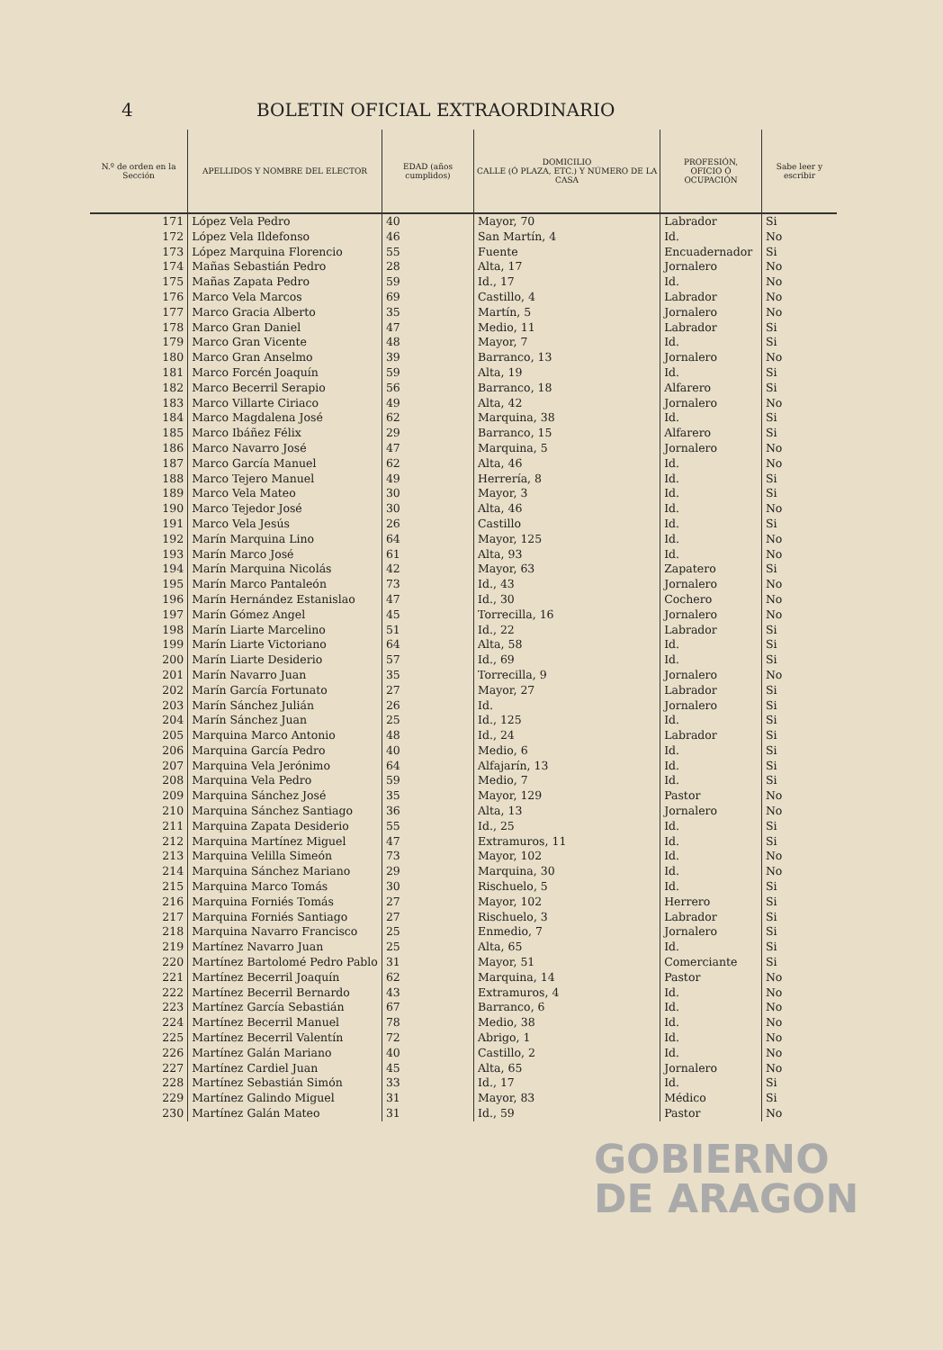4 BOLETIN OFICIAL EXTRAORDINARIO
| N.º de orden en la Sección | APELLIDOS Y NOMBRE DEL ELECTOR | EDAD (años cumplidos) | DOMICILIO CALLE (Ó PLAZA, ETC.) Y NÚMERO DE LA CASA | PROFESIÓN, OFICIO Ó OCUPACIÓN | Sabe leer y escribir |
| --- | --- | --- | --- | --- | --- |
| 171 | López Vela Pedro | 40 | Mayor, 70 | Labrador | Si |
| 172 | López Vela Ildefonso | 46 | San Martín, 4 | Id. | No |
| 173 | López Marquina Florencio | 55 | Fuente | Encuadernador | Si |
| 174 | Mañas Sebastián Pedro | 28 | Alta, 17 | Jornalero | No |
| 175 | Mañas Zapata Pedro | 59 | Id., 17 | Id. | No |
| 176 | Marco Vela Marcos | 69 | Castillo, 4 | Labrador | No |
| 177 | Marco Gracia Alberto | 35 | Martín, 5 | Jornalero | No |
| 178 | Marco Gran Daniel | 47 | Medio, 11 | Labrador | Si |
| 179 | Marco Gran Vicente | 48 | Mayor, 7 | Id. | Si |
| 180 | Marco Gran Anselmo | 39 | Barranco, 13 | Jornalero | No |
| 181 | Marco Forcén Joaquín | 59 | Alta, 19 | Id. | Si |
| 182 | Marco Becerril Serapio | 56 | Barranco, 18 | Alfarero | Si |
| 183 | Marco Villarte Ciriaco | 49 | Alta, 42 | Jornalero | No |
| 184 | Marco Magdalena José | 62 | Marquina, 38 | Id. | Si |
| 185 | Marco Ibáñez Félix | 29 | Barranco, 15 | Alfarero | Si |
| 186 | Marco Navarro José | 47 | Marquina, 5 | Jornalero | No |
| 187 | Marco García Manuel | 62 | Alta, 46 | Id. | No |
| 188 | Marco Tejero Manuel | 49 | Herrería, 8 | Id. | Si |
| 189 | Marco Vela Mateo | 30 | Mayor, 3 | Id. | Si |
| 190 | Marco Tejedor José | 30 | Alta, 46 | Id. | No |
| 191 | Marco Vela Jesús | 26 | Castillo | Id. | Si |
| 192 | Marín Marquina Lino | 64 | Mayor, 125 | Id. | No |
| 193 | Marín Marco José | 61 | Alta, 93 | Id. | No |
| 194 | Marín Marquina Nicolás | 42 | Mayor, 63 | Zapatero | Si |
| 195 | Marín Marco Pantaleón | 73 | Id., 43 | Jornalero | No |
| 196 | Marín Hernández Estanislao | 47 | Id., 30 | Cochero | No |
| 197 | Marín Gómez Angel | 45 | Torrecilla, 16 | Jornalero | No |
| 198 | Marín Liarte Marcelino | 51 | Id., 22 | Labrador | Si |
| 199 | Marín Liarte Victoriano | 64 | Alta, 58 | Id. | Si |
| 200 | Marín Liarte Desiderio | 57 | Id., 69 | Id. | Si |
| 201 | Marín Navarro Juan | 35 | Torrecilla, 9 | Jornalero | No |
| 202 | Marín García Fortunato | 27 | Mayor, 27 | Labrador | Si |
| 203 | Marín Sánchez Julián | 26 | Id. | Jornalero | Si |
| 204 | Marín Sánchez Juan | 25 | Id., 125 | Id. | Si |
| 205 | Marquina Marco Antonio | 48 | Id., 24 | Labrador | Si |
| 206 | Marquina García Pedro | 40 | Medio, 6 | Id. | Si |
| 207 | Marquina Vela Jerónimo | 64 | Alfajarín, 13 | Id. | Si |
| 208 | Marquina Vela Pedro | 59 | Medio, 7 | Id. | Si |
| 209 | Marquina Sánchez José | 35 | Mayor, 129 | Pastor | No |
| 210 | Marquina Sánchez Santiago | 36 | Alta, 13 | Jornalero | No |
| 211 | Marquina Zapata Desiderio | 55 | Id., 25 | Id. | Si |
| 212 | Marquina Martínez Miguel | 47 | Extramuros, 11 | Id. | Si |
| 213 | Marquina Velilla Simeón | 73 | Mayor, 102 | Id. | No |
| 214 | Marquina Sánchez Mariano | 29 | Marquina, 30 | Id. | No |
| 215 | Marquina Marco Tomás | 30 | Rischuelo, 5 | Id. | Si |
| 216 | Marquina Forniés Tomás | 27 | Mayor, 102 | Herrero | Si |
| 217 | Marquina Forniés Santiago | 27 | Rischuelo, 3 | Labrador | Si |
| 218 | Marquina Navarro Francisco | 25 | Enmedio, 7 | Jornalero | Si |
| 219 | Martínez Navarro Juan | 25 | Alta, 65 | Id. | Si |
| 220 | Martínez Bartolomé Pedro Pablo | 31 | Mayor, 51 | Comerciante | Si |
| 221 | Martínez Becerril Joaquín | 62 | Marquina, 14 | Pastor | No |
| 222 | Martínez Becerril Bernardo | 43 | Extramuros, 4 | Id. | No |
| 223 | Martínez García Sebastián | 67 | Barranco, 6 | Id. | No |
| 224 | Martínez Becerril Manuel | 78 | Medio, 38 | Id. | No |
| 225 | Martínez Becerril Valentín | 72 | Abrigo, 1 | Id. | No |
| 226 | Martínez Galán Mariano | 40 | Castillo, 2 | Id. | No |
| 227 | Martínez Cardiel Juan | 45 | Alta, 65 | Jornalero | No |
| 228 | Martínez Sebastián Simón | 33 | Id., 17 | Id. | Si |
| 229 | Martínez Galindo Miguel | 31 | Mayor, 83 | Médico | Si |
| 230 | Martínez Galán Mateo | 31 | Id., 59 | Pastor | No |
GOBIERNO
DE ARAGON